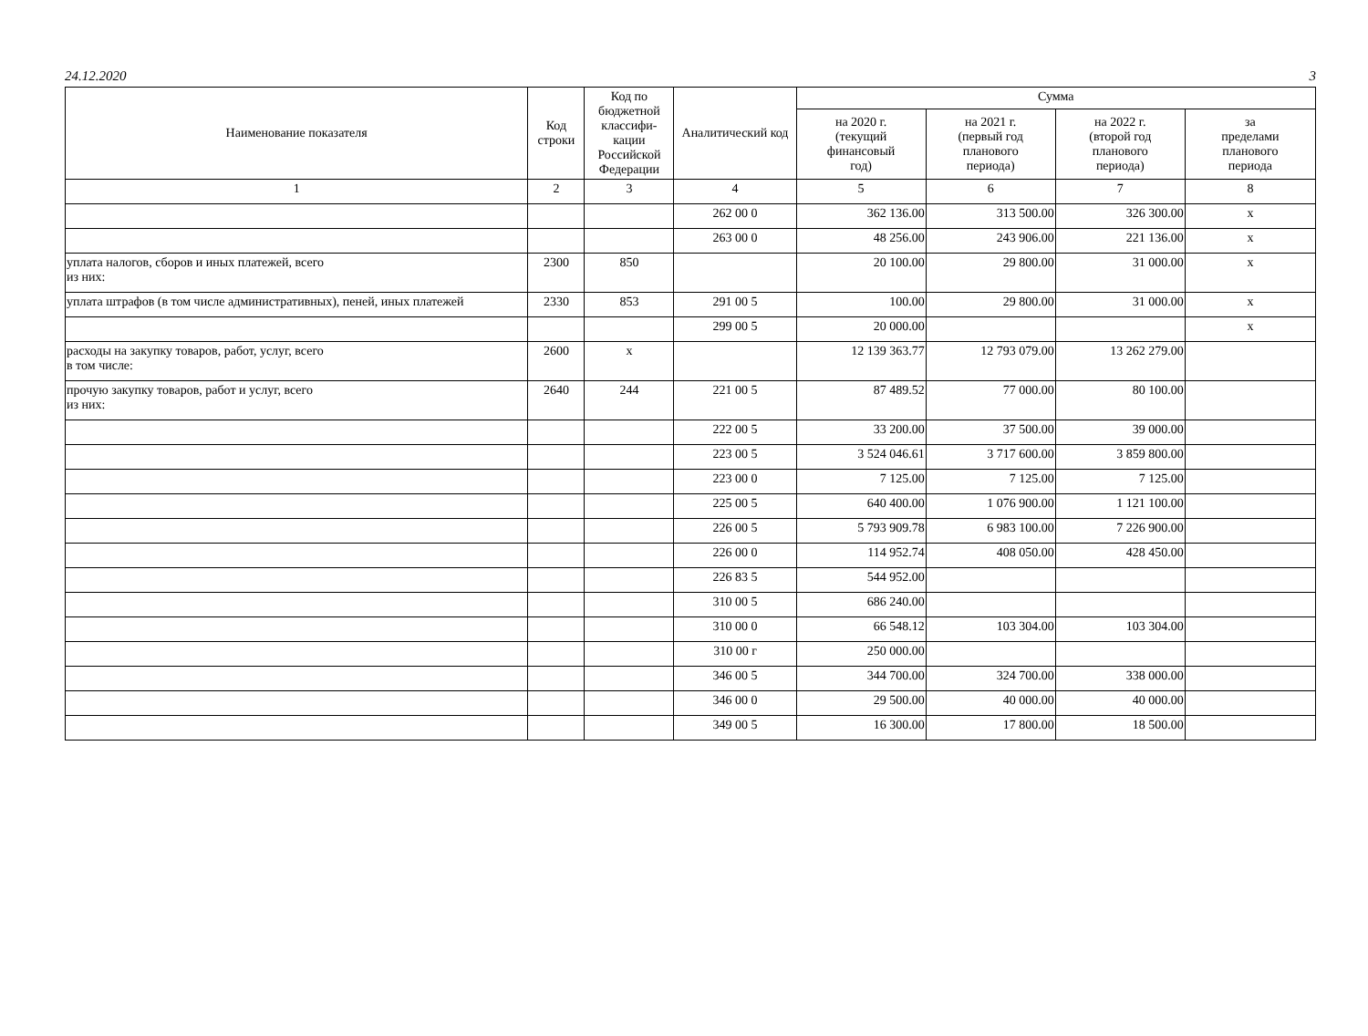24.12.2020 3
| Наименование показателя | Код строки | Код по бюджетной классифи-кации Российской Федерации | Аналитический код | Сумма | | | |
| --- | --- | --- | --- | --- | --- | --- | --- |
| | | | | на 2020 г. (текущий финансовый год) | на 2021 г. (первый год планового периода) | на 2022 г. (второй год планового периода) | за пределами планового периода |
| 1 | 2 | 3 | 4 | 5 | 6 | 7 | 8 |
| | | | 262 00 0 | 362 136.00 | 313 500.00 | 326 300.00 | x |
| | | | 263 00 0 | 48 256.00 | 243 906.00 | 221 136.00 | x |
| уплата налогов, сборов и иных платежей, всего из них: | 2300 | 850 | | 20 100.00 | 29 800.00 | 31 000.00 | x |
| уплата штрафов (в том числе административных), пеней, иных платежей | 2330 | 853 | 291 00 5 | 100.00 | 29 800.00 | 31 000.00 | x |
| | | | 299 00 5 | 20 000.00 | | | x |
| расходы на закупку товаров, работ, услуг, всего в том числе: | 2600 | x | | 12 139 363.77 | 12 793 079.00 | 13 262 279.00 | |
| прочую закупку товаров, работ и услуг, всего из них: | 2640 | 244 | 221 00 5 | 87 489.52 | 77 000.00 | 80 100.00 | |
| | | | 222 00 5 | 33 200.00 | 37 500.00 | 39 000.00 | |
| | | | 223 00 5 | 3 524 046.61 | 3 717 600.00 | 3 859 800.00 | |
| | | | 223 00 0 | 7 125.00 | 7 125.00 | 7 125.00 | |
| | | | 225 00 5 | 640 400.00 | 1 076 900.00 | 1 121 100.00 | |
| | | | 226 00 5 | 5 793 909.78 | 6 983 100.00 | 7 226 900.00 | |
| | | | 226 00 0 | 114 952.74 | 408 050.00 | 428 450.00 | |
| | | | 226 83 5 | 544 952.00 | | | |
| | | | 310 00 5 | 686 240.00 | | | |
| | | | 310 00 0 | 66 548.12 | 103 304.00 | 103 304.00 | |
| | | | 310 00 г | 250 000.00 | | | |
| | | | 346 00 5 | 344 700.00 | 324 700.00 | 338 000.00 | |
| | | | 346 00 0 | 29 500.00 | 40 000.00 | 40 000.00 | |
| | | | 349 00 5 | 16 300.00 | 17 800.00 | 18 500.00 | |